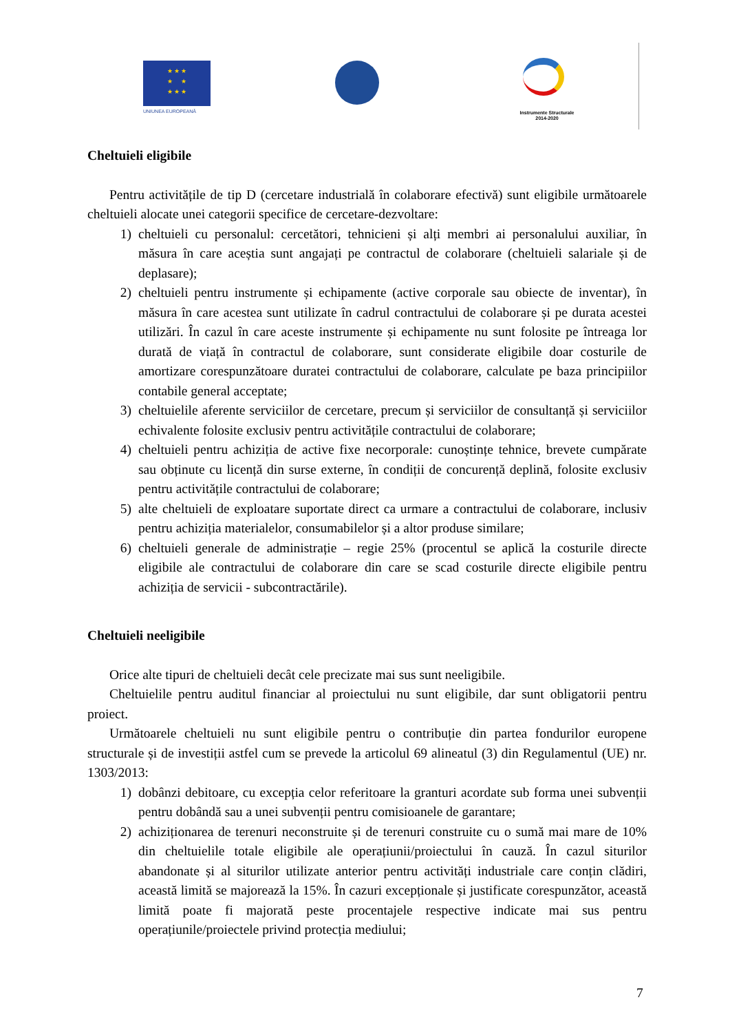★ ★ ★
★ ★
★ ★ ★
UNIUNEA EUROPEANĂ
Instrumente Structurale
2014-2020
Cheltuieli eligibile
Pentru activitățile de tip D (cercetare industrială în colaborare efectivă) sunt eligibile următoarele cheltuieli alocate unei categorii specifice de cercetare-dezvoltare:
1) cheltuieli cu personalul: cercetători, tehnicieni și alți membri ai personalului auxiliar, în măsura în care aceștia sunt angajați pe contractul de colaborare (cheltuieli salariale și de deplasare);
2) cheltuieli pentru instrumente și echipamente (active corporale sau obiecte de inventar), în măsura în care acestea sunt utilizate în cadrul contractului de colaborare și pe durata acestei utilizări. În cazul în care aceste instrumente și echipamente nu sunt folosite pe întreaga lor durată de viață în contractul de colaborare, sunt considerate eligibile doar costurile de amortizare corespunzătoare duratei contractului de colaborare, calculate pe baza principiilor contabile general acceptate;
3) cheltuielile aferente serviciilor de cercetare, precum și serviciilor de consultanță și serviciilor echivalente folosite exclusiv pentru activitățile contractului de colaborare;
4) cheltuieli pentru achiziția de active fixe necorporale: cunoștințe tehnice, brevete cumpărate sau obținute cu licență din surse externe, în condiții de concurență deplină, folosite exclusiv pentru activitățile contractului de colaborare;
5) alte cheltuieli de exploatare suportate direct ca urmare a contractului de colaborare, inclusiv pentru achiziția materialelor, consumabilelor și a altor produse similare;
6) cheltuieli generale de administrație – regie 25% (procentul se aplică la costurile directe eligibile ale contractului de colaborare din care se scad costurile directe eligibile pentru achiziția de servicii - subcontractările).
Cheltuieli neeligibile
Orice alte tipuri de cheltuieli decât cele precizate mai sus sunt neeligibile.
Cheltuielile pentru auditul financiar al proiectului nu sunt eligibile, dar sunt obligatorii pentru proiect.
Următoarele cheltuieli nu sunt eligibile pentru o contribuție din partea fondurilor europene structurale și de investiții astfel cum se prevede la articolul 69 alineatul (3) din Regulamentul (UE) nr. 1303/2013:
1) dobânzi debitoare, cu excepția celor referitoare la granturi acordate sub forma unei subvenții pentru dobândă sau a unei subvenții pentru comisioanele de garantare;
2) achiziționarea de terenuri neconstruite și de terenuri construite cu o sumă mai mare de 10% din cheltuielile totale eligibile ale operațiunii/proiectului în cauză. În cazul siturilor abandonate și al siturilor utilizate anterior pentru activități industriale care conțin clădiri, această limită se majorează la 15%. În cazuri excepționale și justificate corespunzător, această limită poate fi majorată peste procentajele respective indicate mai sus pentru operațiunile/proiectele privind protecția mediului;
7